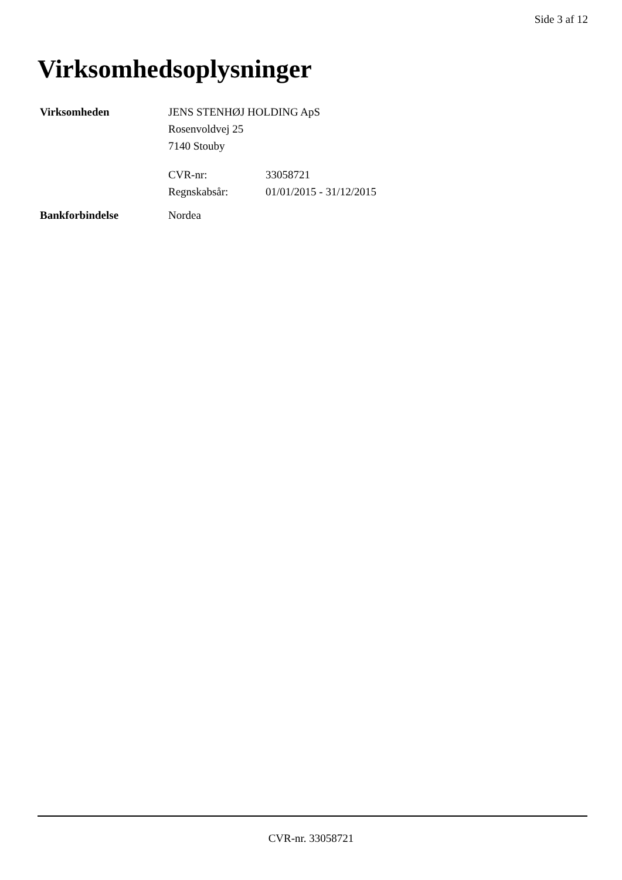Side 3 af 12
Virksomhedsoplysninger
Virksomheden JENS STENHØJ HOLDING ApS
Rosenvoldvej 25
7140 Stouby
CVR-nr: 33058721
Regnskabsår: 01/01/2015 - 31/12/2015
Bankforbindelse Nordea
CVR-nr. 33058721